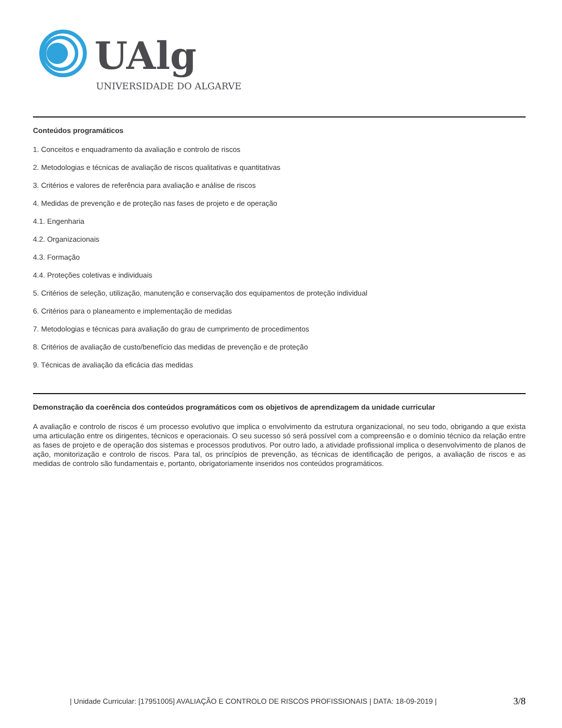UAlg
UNIVERSIDADE DO ALGARVE
Conteúdos programáticos
1. Conceitos e enquadramento da avaliação e controlo de riscos
2. Metodologias e técnicas de avaliação de riscos qualitativas e quantitativas
3. Critérios e valores de referência para avaliação e análise de riscos
4. Medidas de prevenção e de proteção nas fases de projeto e de operação
4.1. Engenharia
4.2. Organizacionais
4.3. Formação
4.4. Proteções coletivas e individuais
5. Critérios de seleção, utilização, manutenção e conservação dos equipamentos de proteção individual
6. Critérios para o planeamento e implementação de medidas
7. Metodologias e técnicas para avaliação do grau de cumprimento de procedimentos
8. Critérios de avaliação de custo/benefício das medidas de prevenção e de proteção
9. Técnicas de avaliação da eficácia das medidas
Demonstração da coerência dos conteúdos programáticos com os objetivos de aprendizagem da unidade curricular
A avaliação e controlo de riscos é um processo evolutivo que implica o envolvimento da estrutura organizacional, no seu todo, obrigando a que exista uma articulação entre os dirigentes, técnicos e operacionais. O seu sucesso só será possível com a compreensão e o domínio técnico da relação entre as fases de projeto e de operação dos sistemas e processos produtivos. Por outro lado, a atividade profissional implica o desenvolvimento de planos de ação, monitorização e controlo de riscos. Para tal, os princípios de prevenção, as técnicas de identificação de perigos, a avaliação de riscos e as medidas de controlo são fundamentais e, portanto, obrigatoriamente inseridos nos conteúdos programáticos.
| Unidade Curricular: [17951005] AVALIAÇÃO E CONTROLO DE RISCOS PROFISSIONAIS | DATA: 18-09-2019 | 3/8